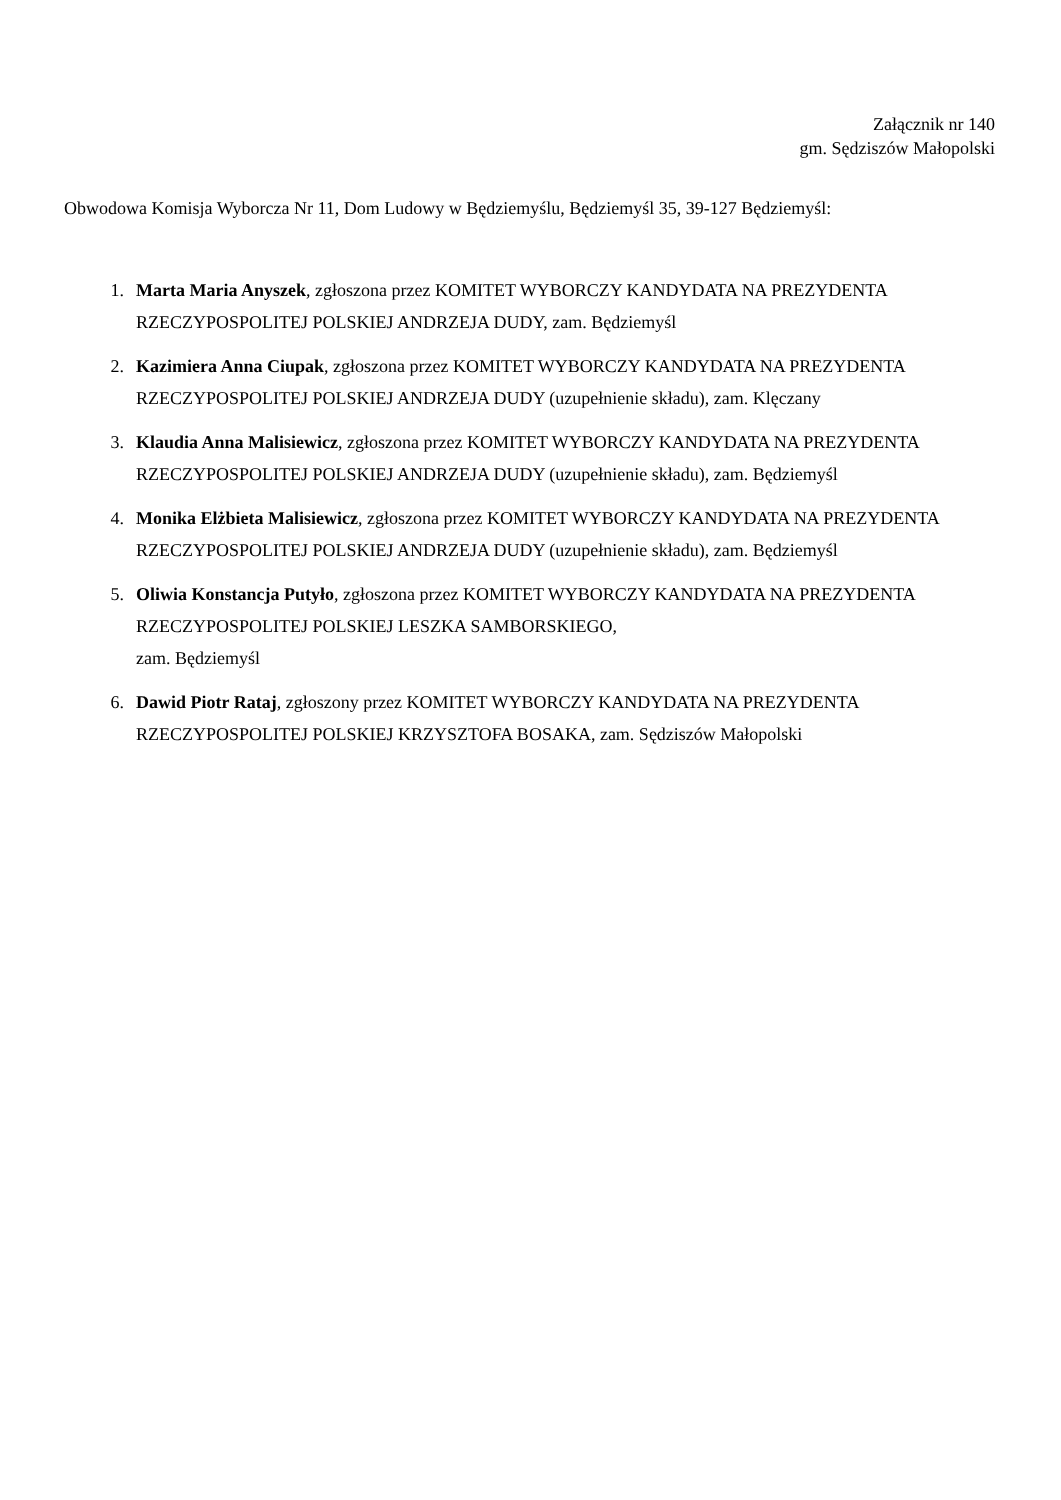Załącznik nr 140
gm. Sędziszów Małopolski
Obwodowa Komisja Wyborcza Nr 11, Dom Ludowy w Będziemyślu, Będziemyśl 35, 39-127 Będziemyśl:
1. Marta Maria Anyszek, zgłoszona przez KOMITET WYBORCZY KANDYDATA NA PREZYDENTA RZECZYPOSPOLITEJ POLSKIEJ ANDRZEJA DUDY, zam. Będziemyśl
2. Kazimiera Anna Ciupak, zgłoszona przez KOMITET WYBORCZY KANDYDATA NA PREZYDENTA RZECZYPOSPOLITEJ POLSKIEJ ANDRZEJA DUDY (uzupełnienie składu), zam. Klęczany
3. Klaudia Anna Malisiewicz, zgłoszona przez KOMITET WYBORCZY KANDYDATA NA PREZYDENTA RZECZYPOSPOLITEJ POLSKIEJ ANDRZEJA DUDY (uzupełnienie składu), zam. Będziemyśl
4. Monika Elżbieta Malisiewicz, zgłoszona przez KOMITET WYBORCZY KANDYDATA NA PREZYDENTA RZECZYPOSPOLITEJ POLSKIEJ ANDRZEJA DUDY (uzupełnienie składu), zam. Będziemyśl
5. Oliwia Konstancja Putyło, zgłoszona przez KOMITET WYBORCZY KANDYDATA NA PREZYDENTA RZECZYPOSPOLITEJ POLSKIEJ LESZKA SAMBORSKIEGO,
zam. Będziemyśl
6. Dawid Piotr Rataj, zgłoszony przez KOMITET WYBORCZY KANDYDATA NA PREZYDENTA RZECZYPOSPOLITEJ POLSKIEJ KRZYSZTOFA BOSAKA, zam. Sędziszów Małopolski